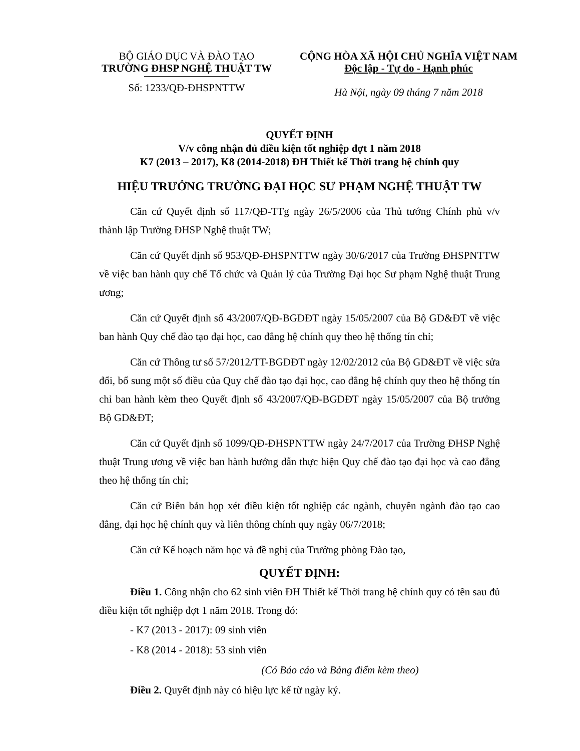BỘ GIÁO DỤC VÀ ĐÀO TẠO
TRƯỜNG ĐHSP NGHỆ THUẬT TW
Số: 1233/QĐ-ĐHSPNTTW
CỘNG HÒA XÃ HỘI CHỦ NGHĨA VIỆT NAM
Độc lập - Tự do - Hạnh phúc
Hà Nội, ngày 09 tháng 7 năm 2018
QUYẾT ĐỊNH
V/v công nhận đủ điều kiện tốt nghiệp đợt 1 năm 2018
K7 (2013 – 2017), K8 (2014-2018) ĐH Thiết kế Thời trang hệ chính quy
HIỆU TRƯỞNG TRƯỜNG ĐẠI HỌC SƯ PHẠM NGHỆ THUẬT TW
Căn cứ Quyết định số 117/QĐ-TTg ngày 26/5/2006 của Thủ tướng Chính phủ v/v thành lập Trường ĐHSP Nghệ thuật TW;
Căn cứ Quyết định số 953/QĐ-ĐHSPNTTW ngày 30/6/2017 của Trường ĐHSPNTTW về việc ban hành quy chế Tổ chức và Quản lý của Trường Đại học Sư phạm Nghệ thuật Trung ương;
Căn cứ Quyết định số 43/2007/QĐ-BGDĐT ngày 15/05/2007 của Bộ GD&ĐT về việc ban hành Quy chế đào tạo đại học, cao đẳng hệ chính quy theo hệ thống tín chỉ;
Căn cứ Thông tư số 57/2012/TT-BGDĐT ngày 12/02/2012 của Bộ GD&ĐT về việc sửa đổi, bổ sung một số điều của Quy chế đào tạo đại học, cao đẳng hệ chính quy theo hệ thống tín chỉ ban hành kèm theo Quyết định số 43/2007/QĐ-BGDĐT ngày 15/05/2007 của Bộ trưởng Bộ GD&ĐT;
Căn cứ Quyết định số 1099/QĐ-ĐHSPNTTW ngày 24/7/2017 của Trường ĐHSP Nghệ thuật Trung ương về việc ban hành hướng dẫn thực hiện Quy chế đào tạo đại học và cao đẳng theo hệ thống tín chỉ;
Căn cứ Biên bản họp xét điều kiện tốt nghiệp các ngành, chuyên ngành đào tạo cao đẳng, đại học hệ chính quy và liên thông chính quy ngày 06/7/2018;
Căn cứ Kế hoạch năm học và đề nghị của Trưởng phòng Đào tạo,
QUYẾT ĐỊNH:
Điều 1. Công nhận cho 62 sinh viên ĐH Thiết kế Thời trang hệ chính quy có tên sau đủ điều kiện tốt nghiệp đợt 1 năm 2018. Trong đó:
- K7 (2013 - 2017): 09 sinh viên
- K8 (2014 - 2018): 53 sinh viên
(Có Báo cáo và Bảng điểm kèm theo)
Điều 2. Quyết định này có hiệu lực kể từ ngày ký.